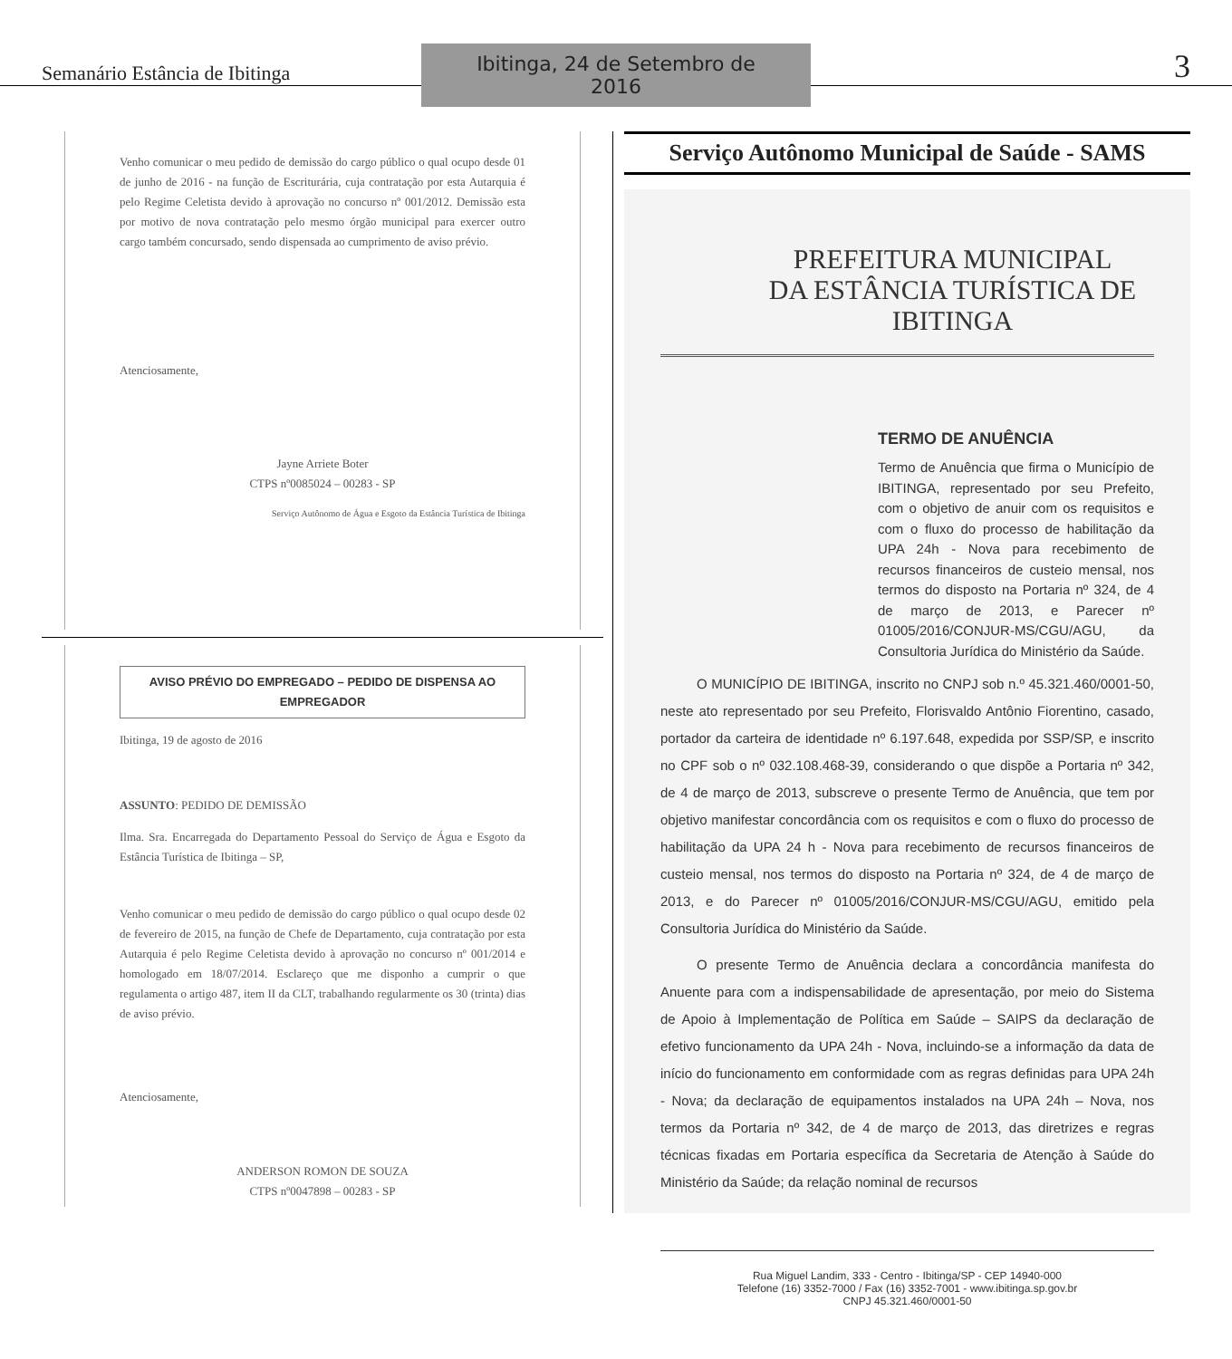Semanário Estância de Ibitinga Ibitinga, 24 de Setembro de 2016 3
Venho comunicar o meu pedido de demissão do cargo público o qual ocupo desde 01 de junho de 2016 - na função de Escriturária, cuja contratação por esta Autarquia é pelo Regime Celetista devido à aprovação no concurso nº 001/2012. Demissão esta por motivo de nova contratação pelo mesmo órgão municipal para exercer outro cargo também concursado, sendo dispensada ao cumprimento de aviso prévio.
Atenciosamente,
Jayne Arriete Boter
CTPS nº0085024 – 00283 - SP
Serviço Autônomo de Água e Esgoto da Estância Turística de Ibitinga
AVISO PRÉVIO DO EMPREGADO – PEDIDO DE DISPENSA AO EMPREGADOR
Ibitinga, 19 de agosto de 2016
ASSUNTO: PEDIDO DE DEMISSÃO
Ilma. Sra. Encarregada do Departamento Pessoal do Serviço de Água e Esgoto da Estância Turística de Ibitinga – SP,
Venho comunicar o meu pedido de demissão do cargo público o qual ocupo desde 02 de fevereiro de 2015, na função de Chefe de Departamento, cuja contratação por esta Autarquia é pelo Regime Celetista devido à aprovação no concurso nº 001/2014 e homologado em 18/07/2014. Esclareço que me disponho a cumprir o que regulamenta o artigo 487, item II da CLT, trabalhando regularmente os 30 (trinta) dias de aviso prévio.
Atenciosamente,
ANDERSON ROMON DE SOUZA
CTPS nº0047898 – 00283 - SP
Serviço Autônomo Municipal de Saúde - SAMS
PREFEITURA MUNICIPAL
DA ESTÂNCIA TURÍSTICA DE IBITINGA
TERMO DE ANUÊNCIA
Termo de Anuência que firma o Município de IBITINGA, representado por seu Prefeito, com o objetivo de anuir com os requisitos e com o fluxo do processo de habilitação da UPA 24h - Nova para recebimento de recursos financeiros de custeio mensal, nos termos do disposto na Portaria nº 324, de 4 de março de 2013, e Parecer nº 01005/2016/CONJUR-MS/CGU/AGU, da Consultoria Jurídica do Ministério da Saúde.
O MUNICÍPIO DE IBITINGA, inscrito no CNPJ sob n.º 45.321.460/0001-50, neste ato representado por seu Prefeito, Florisvaldo Antônio Fiorentino, casado, portador da carteira de identidade nº 6.197.648, expedida por SSP/SP, e inscrito no CPF sob o nº 032.108.468-39, considerando o que dispõe a Portaria nº 342, de 4 de março de 2013, subscreve o presente Termo de Anuência, que tem por objetivo manifestar concordância com os requisitos e com o fluxo do processo de habilitação da UPA 24 h - Nova para recebimento de recursos financeiros de custeio mensal, nos termos do disposto na Portaria nº 324, de 4 de março de 2013, e do Parecer nº 01005/2016/CONJUR-MS/CGU/AGU, emitido pela Consultoria Jurídica do Ministério da Saúde.
O presente Termo de Anuência declara a concordância manifesta do Anuente para com a indispensabilidade de apresentação, por meio do Sistema de Apoio à Implementação de Política em Saúde – SAIPS da declaração de efetivo funcionamento da UPA 24h - Nova, incluindo-se a informação da data de início do funcionamento em conformidade com as regras definidas para UPA 24h - Nova; da declaração de equipamentos instalados na UPA 24h – Nova, nos termos da Portaria nº 342, de 4 de março de 2013, das diretrizes e regras técnicas fixadas em Portaria específica da Secretaria de Atenção à Saúde do Ministério da Saúde; da relação nominal de recursos
Rua Miguel Landim, 333 - Centro - Ibitinga/SP - CEP 14940-000
Telefone (16) 3352-7000 / Fax (16) 3352-7001 - www.ibitinga.sp.gov.br
CNPJ 45.321.460/0001-50